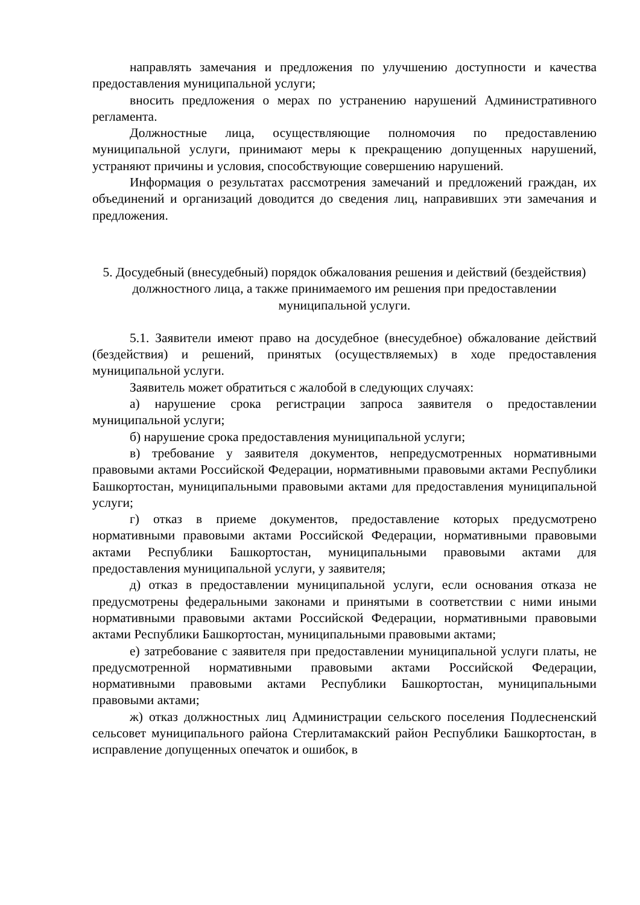направлять замечания и предложения по улучшению доступности и качества предоставления муниципальной услуги;
вносить предложения о мерах по устранению нарушений Административного регламента.
Должностные лица, осуществляющие полномочия по предоставлению муниципальной услуги, принимают меры к прекращению допущенных нарушений, устраняют причины и условия, способствующие совершению нарушений.
Информация о результатах рассмотрения замечаний и предложений граждан, их объединений и организаций доводится до сведения лиц, направивших эти замечания и предложения.
5. Досудебный (внесудебный) порядок обжалования решения и действий (бездействия) должностного лица, а также принимаемого им решения при предоставлении муниципальной услуги.
5.1. Заявители имеют право на досудебное (внесудебное) обжалование действий (бездействия) и решений, принятых (осуществляемых) в ходе предоставления муниципальной услуги.
Заявитель может обратиться с жалобой в следующих случаях:
а) нарушение срока регистрации запроса заявителя о предоставлении муниципальной услуги;
б) нарушение срока предоставления муниципальной услуги;
в) требование у заявителя документов, непредусмотренных нормативными правовыми актами Российской Федерации, нормативными правовыми актами Республики Башкортостан, муниципальными правовыми актами для предоставления муниципальной услуги;
г) отказ в приеме документов, предоставление которых предусмотрено нормативными правовыми актами Российской Федерации, нормативными правовыми актами Республики Башкортостан, муниципальными правовыми актами для предоставления муниципальной услуги, у заявителя;
д) отказ в предоставлении муниципальной услуги, если основания отказа не предусмотрены федеральными законами и принятыми в соответствии с ними иными нормативными правовыми актами Российской Федерации, нормативными правовыми актами Республики Башкортостан, муниципальными правовыми актами;
е) затребование с заявителя при предоставлении муниципальной услуги платы, не предусмотренной нормативными правовыми актами Российской Федерации, нормативными правовыми актами Республики Башкортостан, муниципальными правовыми актами;
ж) отказ должностных лиц Администрации сельского поселения Подлесненский сельсовет муниципального района Стерлитамакский район Республики Башкортостан, в исправление допущенных опечаток и ошибок, в